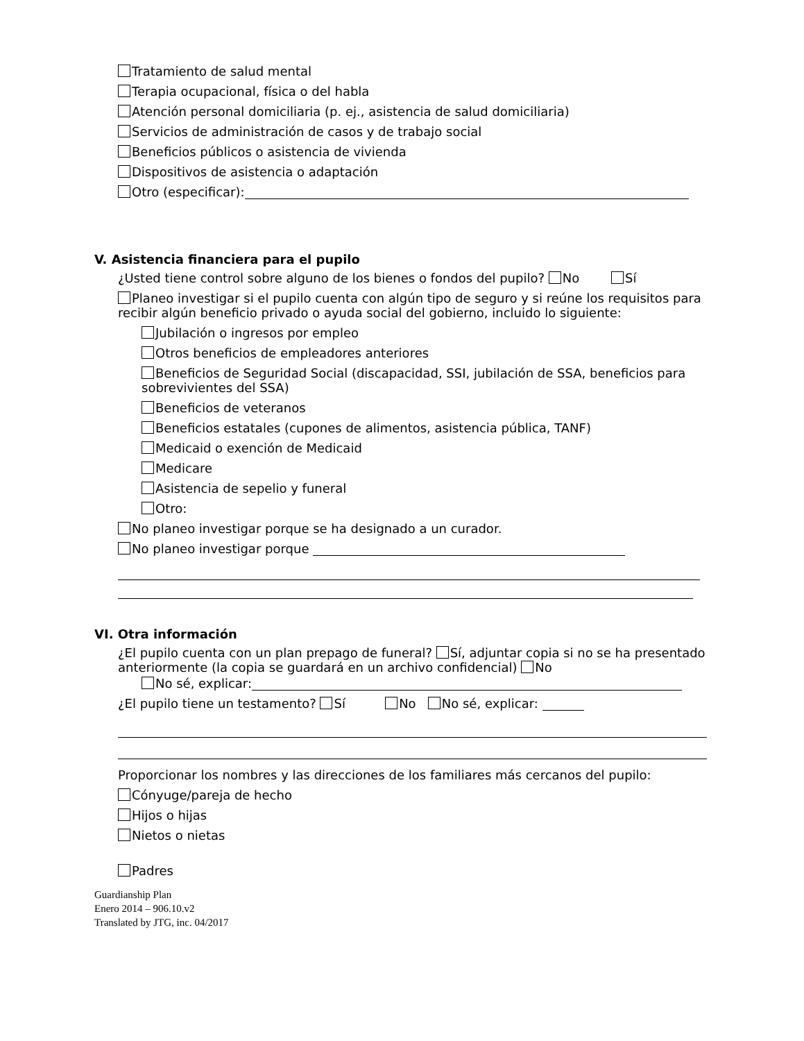Tratamiento de salud mental
Terapia ocupacional, física o del habla
Atención personal domiciliaria (p. ej., asistencia de salud domiciliaria)
Servicios de administración de casos y de trabajo social
Beneficios públicos o asistencia de vivienda
Dispositivos de asistencia o adaptación
Otro (especificar):
V. Asistencia financiera para el pupilo
¿Usted tiene control sobre alguno de los bienes o fondos del pupilo? No Sí
Planeo investigar si el pupilo cuenta con algún tipo de seguro y si reúne los requisitos para recibir algún beneficio privado o ayuda social del gobierno, incluido lo siguiente:
Jubilación o ingresos por empleo
Otros beneficios de empleadores anteriores
Beneficios de Seguridad Social (discapacidad, SSI, jubilación de SSA, beneficios para sobrevivientes del SSA)
Beneficios de veteranos
Beneficios estatales (cupones de alimentos, asistencia pública, TANF)
Medicaid o exención de Medicaid
Medicare
Asistencia de sepelio y funeral
Otro:
No planeo investigar porque se ha designado a un curador.
No planeo investigar porque
VI. Otra información
¿El pupilo cuenta con un plan prepago de funeral? Sí, adjuntar copia si no se ha presentado anteriormente (la copia se guardará en un archivo confidencial) No
No sé, explicar:
¿El pupilo tiene un testamento? Sí No No sé, explicar:
Proporcionar los nombres y las direcciones de los familiares más cercanos del pupilo:
Cónyuge/pareja de hecho
Hijos o hijas
Nietos o nietas
Padres
Guardianship Plan
Enero 2014 – 906.10.v2
Translated by JTG, inc. 04/2017